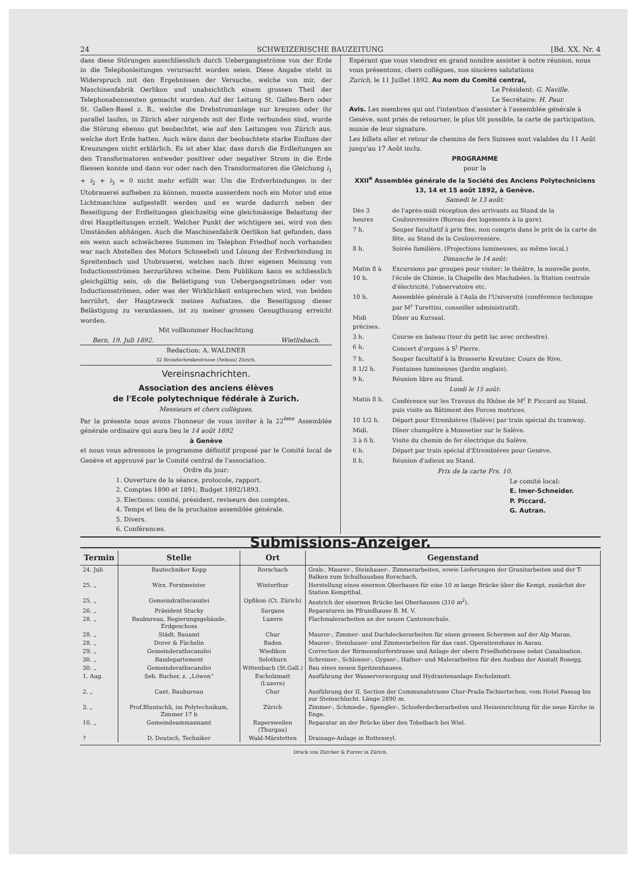24 SCHWEIZERISCHE BAUZEITUNG [Bd. XX. Nr. 4
dass diese Störungen ausschliesslich durch Uebergangsströme von der Erde in die Telephonleitungen verursacht worden seien. Diese Angabe steht in Widerspruch mit den Ergebnissen der Versuche, welche von mir, der Maschinenfabrik Oerlikon und unabsichtlich einem grossen Theil der Telephonabonnenten gemacht wurden. Auf der Leitung St. Gallen-Bern oder St. Gallen-Basel z. B., welche die Drehstromanlage nur kreuzen oder ihr parallel laufen, in Zürich aber nirgends mit der Erde verbunden sind, wurde die Störung ebenso gut beobachtet, wie auf den Leitungen von Zürich aus, welche dort Erde hatten. Auch wäre dann der beobachtete starke Einfluss der Kreuzungen nicht erklärlich. Es ist aber klar, dass durch die Erdleitungen an den Transformatoren entweder positiver oder negativer Strom in die Erde fliessen konnte und dann vor oder nach den Transformatoren die Gleichung i<sub>1</sub> + i<sub>2</sub> + i<sub>3</sub> = 0 nicht mehr erfüllt war. Um die Erdverbindungen in der Utobrauerei aufheben zu können, musste ausserdem noch ein Motor und eine Lichtmaschine aufgestellt werden und es wurde dadurch neben der Beseitigung der Erdleitungen gleichzeitig eine gleichmässige Belastung der drei Hauptleitungen erzielt. Welcher Punkt der wichtigere sei, wird von den Umständen abhängen. Auch die Maschinenfabrik Oerlikon hat gefunden, dass ein wenn auch schwächeres Summen im Telephon Friedhof noch vorhanden war nach Abstellen des Motors Schneebeli und Lösung der Erdverbindung in Spreitenbach und Utobrauerei, welches nach ihrer eigenen Meinung von Inductionsströmen herzurühren scheine. Dem Publikum kann es schliesslich gleichgültig sein, ob die Belästigung von Uebergangsströmen oder von Inductionsströmen, oder was der Wirklichkeit entsprechen wird, von beiden herrührt, der Hauptzweck meines Aufsatzes, die Beseitigung dieser Belästigung zu veranlassen, ist zu meiner grossen Genugthuung erreicht worden.
Mit vollkommer Hochachtung
Bern, 19. Juli 1892. Wietlisbach.
Redaction: A. WALDNER
32 Brandschenkestrasse (Selnau) Zürich.
Vereinsnachrichten.
Association des anciens élèves
de l'Ecole polytechnique fédérale à Zurich.
Messieurs et chers collègues,
Par la présente nous avons l'honneur de vous inviter à la 22<sup>ème</sup> Assemblée générale ordinaire qui aura lieu le 14 août 1892
à Genève
et nous vous adressons le programme définitif proposé par le Comité local de Genève et approuvé par le Comité central de l'association.
Ordre du jour:
1. Ouverture de la séance, protocole, rapport.
2. Comptes 1890 et 1891; Budget 1892/1893.
3. Elections: comité, président, reviseurs des comptes.
4. Temps et lieu de la prochaine assemblée générale.
5. Divers.
6. Conférences.
Espérant que vous viendrez en grand nombre assister à notre réunion, nous vous présentons, chers collègues, nos sincères salutations
Zurich, le 11 Juillet 1892. Au nom du Comité central,
Le Président: G. Naville.
Le Secrétaire: H. Paur.
Avis. Les membres qui ont l'intention d'assister à l'assemblée générale à Genève, sont priés de retourner, le plus tôt possible, la carte de participation, munie de leur signature.
Les billets aller et retour de chemins de fers Suisses sont valables du 11 Août jusqu'au 17 Août inclu.
PROGRAMME
pour la
XXII<sup>e</sup> Assemblée générale de la Société des Anciens Polytechniciens
13, 14 et 15 août 1892, à Genève.
Samedi le 13 août:
| Dès 3 heures | de l'après-midi réception des arrivants au Stand de la Coulouvrenière (Bureau des logements à la gare). |
| 7 h. | Souper facultatif à prix fixe, non compris dans le prix de la carte de fête, au Stand de la Coulouvrenière. |
| 8 h. | Soirée familière. (Projections lumineuses, au même local.) |
| Dimanche le 14 août: | |
| Matin 8 à 10 h. | Excursions par groupes pour visiter: le théâtre, la nouvelle poste, l'école de Chimie, la Chapelle des Machabées, la Station centrale d'électricité, l'observatoire etc. |
| 10 h. | Assemblée générale à l'Aula de l'Université (conférence technique par M<sup>r</sup> Turettini, conseiller administratif). |
| Midi précises. | Dîner au Kursaal. |
| 3 h. | Course en bateau (tour du petit lac avec orchestre). |
| 6 h. | Concert d'orgues à S<sup>t</sup> Pierre. |
| 7 h. | Souper facultatif à la Brasserie Kreutzer, Cours de Rive. |
| 8 1/2 h. | Fontaines lumineuses (Jardin anglais). |
| 9 h. | Réunion libre au Stand. |
| Lundi le 15 août: | |
| Matin 8 h. | Conférence sur les Travaux du Rhône de M<sup>r</sup> P. Piccard au Stand, puis visite au Bâtiment des Forces motrices. |
| 10 1/2 h. | Départ pour Etrembières (Salève) par train spécial du tramway. |
| Midi. | Dîner champêtre à Monnetier sur le Salève. |
| 3 à 6 h. | Visite du chemin de fer électrique du Salève. |
| 6 h. | Départ par train spécial d'Etrembières pour Genève. |
| 8 h. | Réunion d'adieux au Stand. |
Prix de la carte Frs. 10.
Le comité local:
E. Imer-Schneider.
P. Piccard.
G. Autran.
Submissions-Anzeiger.
| Termin | Stelle | Ort | Gegenstand |
| --- | --- | --- | --- |
| 24. Juli | Bautechniker Kopp | Rorschach | Grab-, Maurer-, Steinhauer-, Zimmerarbeiten, sowie Lieferungen der Granitarbeiten und der T-Balken zum Schulhausbau Rorschach. |
| 25. „ | Wirz, Forstmeister | Winterthur | Herstellung eines eisernen Oberbaues für eine 10 m lange Brücke über die Kempt, zunächst der Station Kemptthal. |
| 25. „ | Gemeindrathscanzlei | Opfikon (Ct. Zürich) | Anstrich der eisernen Brücke bei Oberhausen (310 m<sup>2</sup>). |
| 26. „ | Präsident Stucky | Sargans | Reparaturen im Pfrundhause B. M. V. |
| 28. „ | Baubureau, Regierungsgebäude, Erdgeschoss | Luzern | Flachmalerarbeiten an der neuen Cantonsschule. |
| 28. „ | Städt. Bauamt | Chur | Maurer-, Zimmer- und Dachdeckerarbeiten für einen grossen Schermen auf der Alp Maran. |
| 28. „ | Dorer & Füchslin | Baden | Maurer-, Steinhauer- und Zimmerarbeiten für das cant. Operationshaus in Aarau. |
| 29. „ | Gemeinderathscanzlei | Wiedikon | Correction der Birmensdorferstrasse und Anlage der obern Friedhofstrasse nebst Canalisation. |
| 30. „ | Baudepartement | Solothurn | Schreiner-, Schlosser-, Gypser-, Hafner- und Malerarbeiten für den Ausbau der Anstalt Rosegg. |
| 30. „ | Gemeinderathscanzlei | Wittenbach (St.Gall.) | Bau eines neuen Spritzenhauses. |
| 1. Aug. | Seb. Bucher, z. „Löwen“ | Escholzmatt (Luzern) | Ausführung der Wasserversorgung und Hydrantenanlage Escholzmatt. |
| 2. „ | Cant. Baubureau | Chur | Ausführung der II. Section der Communalstrasse Chur-Prada-Tschiertschen, vom Hotel Passug bis zur Steinschlucht. Länge 2890 m . |
| 3. „ | Prof.Bluntschli, im Polytechnikum, Zimmer 17 b | Zürich | Zimmer-, Schmiede-, Spengler-, Schieferdeckerarbeiten und Heizeinrichtung für die neue Kirche in Enge. |
| 10. „ | Gemeindeammannamt | Rapersweilen (Thurgau) | Reparatur an der Brücke über den Tobelbach bei Wiel. |
| ? | D. Deutsch, Techniker | Wald-Märstetten | Drainage-Anlage in Rottenwyl. |
Druck von Zürcher & Furrer in Zürich.